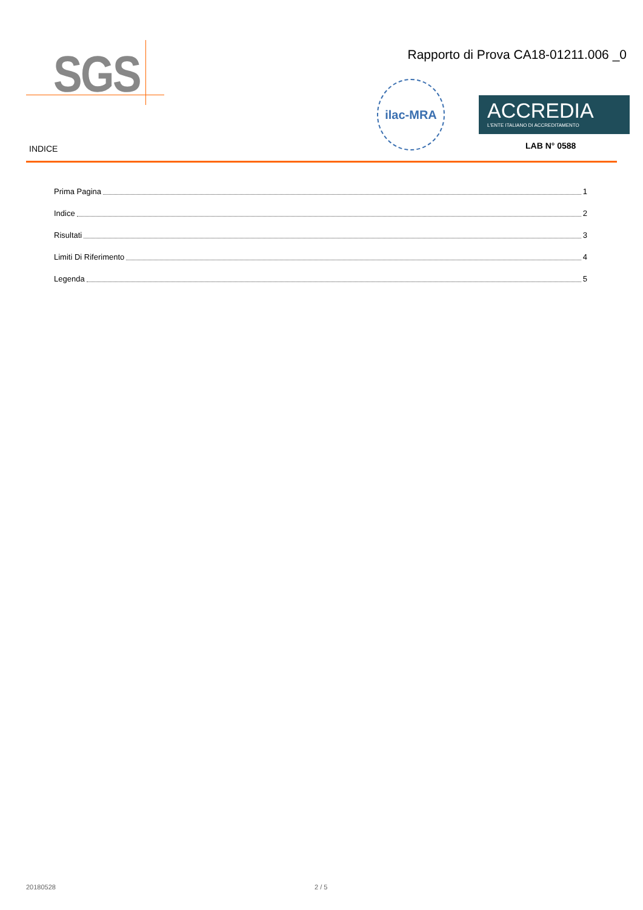SGS
Rapporto di Prova CA18-01211.006 _0
ilac-MRA
ACCREDIA
L'ENTE ITALIANO DI ACCREDITAMENTO
LAB N° 0588
INDICE
Prima Pagina 1
Indice 2
Risultati 3
Limiti Di Riferimento 4
Legenda 5
20180528 2 / 5